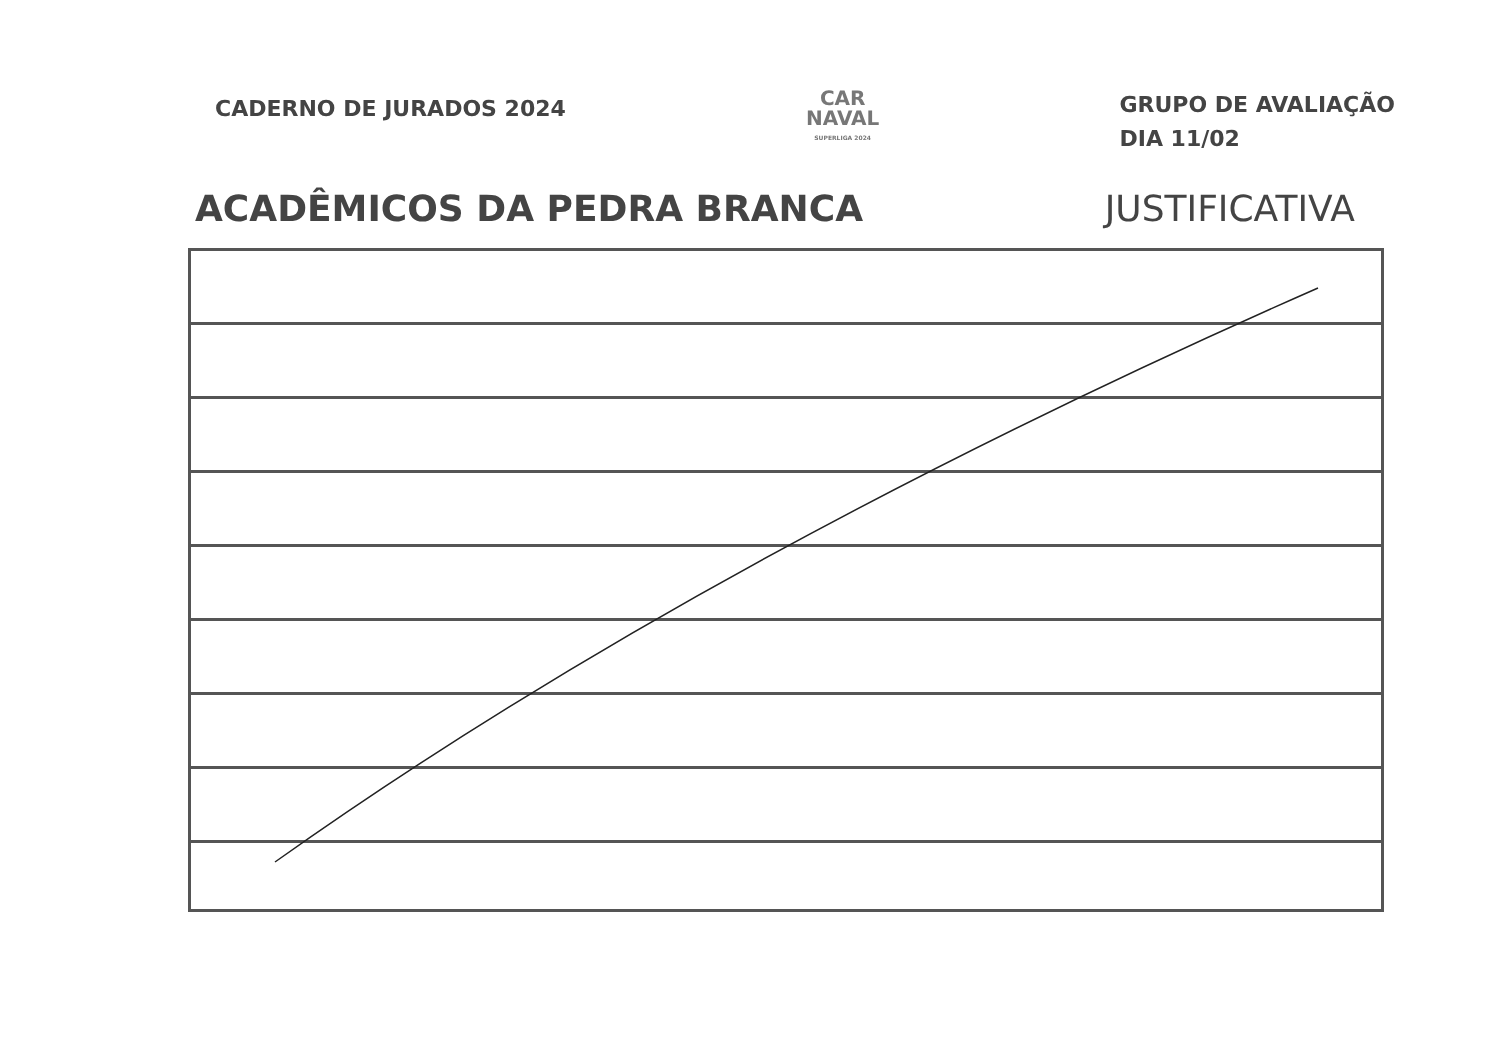CADERNO DE JURADOS 2024
CAR
NAVAL
SUPERLIGA 2024
GRUPO DE AVALIAÇÃO
DIA 11/02
ACADÊMICOS DA PEDRA BRANCA JUSTIFICATIVA